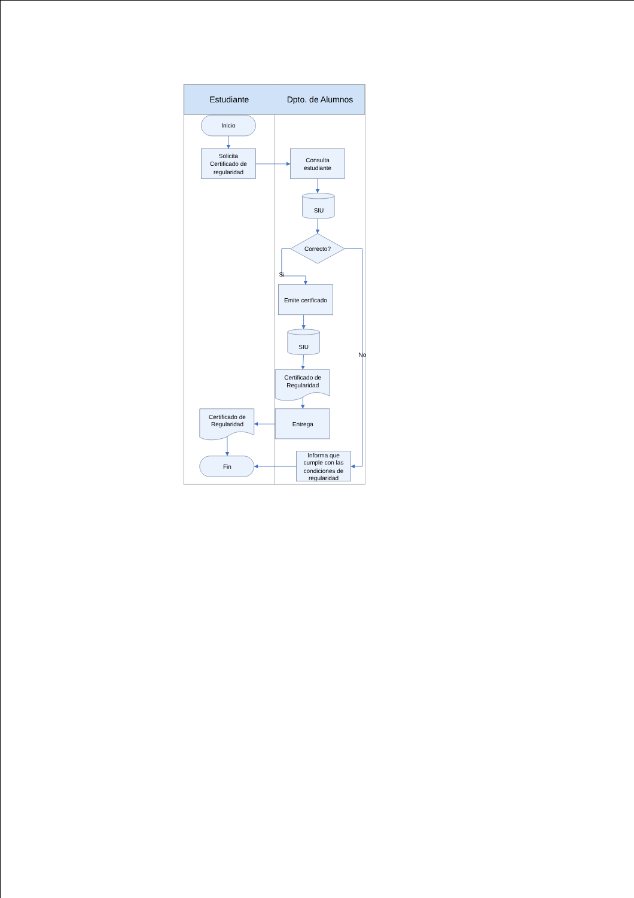Estudiante
Dpto. de Alumnos
Inicio
Solicita
Certificado de
regularidad
Consulta
estudiante
SIU
Correcto?
Si
Emite certficado
SIU
No
Certificado de
Regularidad
Certificado de
Regularidad
Entrega
Fin
Informa que
cumple con las
condiciones de
regularidad